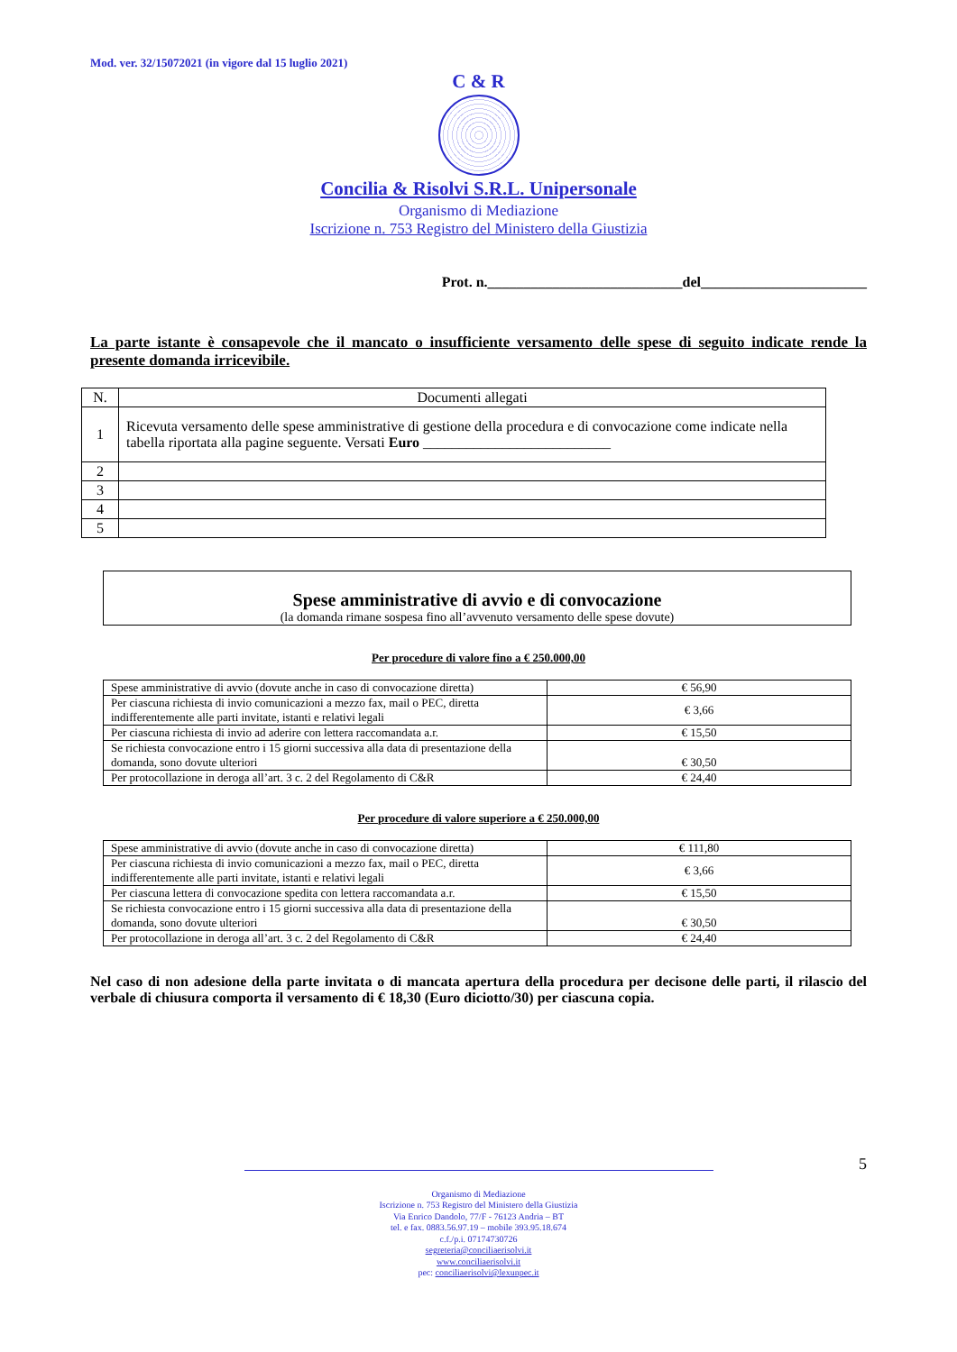Mod. ver. 32/15072021 (in vigore dal 15 luglio 2021)
C & R
Concilia & Risolvi S.R.L. Unipersonale
Organismo di Mediazione
Iscrizione n. 753 Registro del Ministero della Giustizia
Prot. n.___________________________del_______________________
La parte istante è consapevole che il mancato o insufficiente versamento delle spese di seguito indicate rende la presente domanda irricevibile.
| N. | Documenti allegati |
| --- | --- |
| 1 | Ricevuta versamento delle spese amministrative di gestione della procedura e di convocazione come indicate nella tabella riportata alla pagine seguente. Versati Euro __________________________ |
| 2 | |
| 3 | |
| 4 | |
| 5 | |
Spese amministrative di avvio e di convocazione
(la domanda rimane sospesa fino all’avvenuto versamento delle spese dovute)
Per procedure di valore fino a € 250.000,00
| Spese amministrative di avvio (dovute anche in caso di convocazione diretta) | € 56,90 |
| Per ciascuna richiesta di invio comunicazioni a mezzo fax, mail o PEC, diretta indifferentemente alle parti invitate, istanti e relativi legali | € 3,66 |
| Per ciascuna richiesta di invio ad aderire con lettera raccomandata a.r. | € 15,50 |
| Se richiesta convocazione entro i 15 giorni successiva alla data di presentazione della domanda, sono dovute ulteriori | € 30,50 |
| Per protocollazione in deroga all’art. 3 c. 2 del Regolamento di C&R | € 24,40 |
Per procedure di valore superiore a € 250.000,00
| Spese amministrative di avvio (dovute anche in caso di convocazione diretta) | € 111,80 |
| Per ciascuna richiesta di invio comunicazioni a mezzo fax, mail o PEC, diretta indifferentemente alle parti invitate, istanti e relativi legali | € 3,66 |
| Per ciascuna lettera di convocazione spedita con lettera raccomandata a.r. | € 15,50 |
| Se richiesta convocazione entro i 15 giorni successiva alla data di presentazione della domanda, sono dovute ulteriori | € 30,50 |
| Per protocollazione in deroga all’art. 3 c. 2 del Regolamento di C&R | € 24,40 |
Nel caso di non adesione della parte invitata o di mancata apertura della procedura per decisone delle parti, il rilascio del verbale di chiusura comporta il versamento di € 18,30 (Euro diciotto/30) per ciascuna copia.
5
Organismo di Mediazione
Iscrizione n. 753 Registro del Ministero della Giustizia
Via Enrico Dandolo, 77/F - 76123 Andria – BT
tel. e fax. 0883.56.97.19 – mobile 393.95.18.674
c.f./p.i. 07174730726
segreteria@conciliaerisolvi.it
www.conciliaerisolvi.it
pec: conciliaerisolvi@lexunpec.it